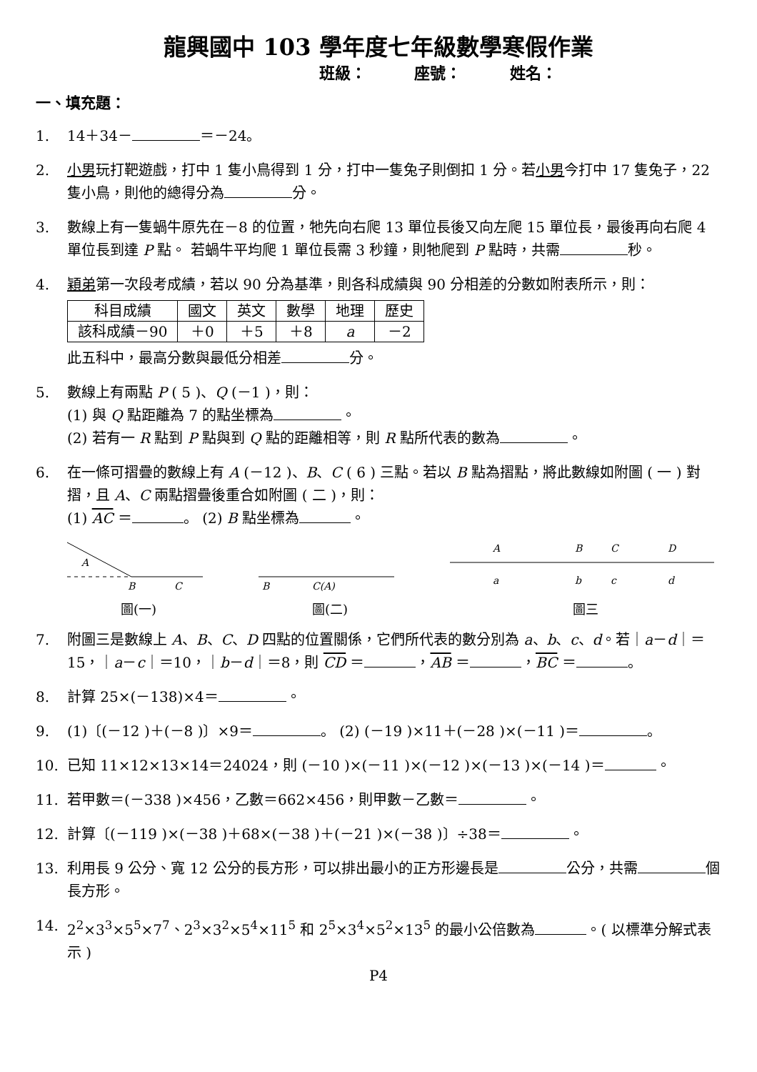龍興國中 103 學年度七年級數學寒假作業
班級： 座號： 姓名：
一、填充題：
1. 14＋34－ ＝－24。
2. 小男玩打靶遊戲，打中 1 隻小鳥得到 1 分，打中一隻兔子則倒扣 1 分。若小男今打中 17 隻兔子，22 隻小鳥，則他的總得分為 分。
3. 數線上有一隻蝸牛原先在－8 的位置，牠先向右爬 13 單位長後又向左爬 15 單位長，最後再向右爬 4 單位長到達 P 點。 若蝸牛平均爬 1 單位長需 3 秒鐘，則牠爬到 P 點時，共需 秒。
4. 穎弟第一次段考成績，若以 90 分為基準，則各科成績與 90 分相差的分數如附表所示，則：
| 科目成績 | 國文 | 英文 | 數學 | 地理 | 歷史 |
| 該科成績－90 | ＋0 | ＋5 | ＋8 | a | －2 |
此五科中，最高分數與最低分相差 分。
5. 數線上有兩點 P ( 5 )、Q (－1 )，則：
(1) 與 Q 點距離為 7 的點坐標為 。
(2) 若有一 R 點到 P 點與到 Q 點的距離相等，則 R 點所代表的數為 。
6. 在一條可摺疊的數線上有 A (－12 )、B、C ( 6 ) 三點。若以 B 點為摺點，將此數線如附圖 ( 一 ) 對摺，且 A、C 兩點摺疊後重合如附圖 ( 二 )，則：
(1) AC ＝ 。 (2) B 點坐標為 。
A
B
C
圖(一)
B
C(A)
圖(二)
A
B
C
D
a
b
c
d
圖三
7. 附圖三是數線上 A、B、C、D 四點的位置關係，它們所代表的數分別為 a、b、c、d。若｜a－d｜＝15，｜a－c｜＝10，｜b－d｜＝8，則 CD ＝ ，AB ＝ ，BC ＝ 。
8. 計算 25×(－138)×4＝ 。
9. (1)〔(－12 )＋(－8 )〕×9＝ 。 (2) (－19 )×11＋(－28 )×(－11 )＝ 。
10. 已知 11×12×13×14＝24024，則 (－10 )×(－11 )×(－12 )×(－13 )×(－14 )＝ 。
11. 若甲數＝(－338 )×456，乙數＝662×456，則甲數－乙數＝ 。
12. 計算〔(－119 )×(－38 )＋68×(－38 )＋(－21 )×(－38 )〕÷38＝ 。
13. 利用長 9 公分、寬 12 公分的長方形，可以排出最小的正方形邊長是 公分，共需 個長方形。
14. 2<sup>2</sup>×3<sup>3</sup>×5<sup>5</sup>×7<sup>7</sup>、2<sup>3</sup>×3<sup>2</sup>×5<sup>4</sup>×11<sup>5</sup> 和 2<sup>5</sup>×3<sup>4</sup>×5<sup>2</sup>×13<sup>5</sup> 的最小公倍數為 。( 以標準分解式表示 )
P4